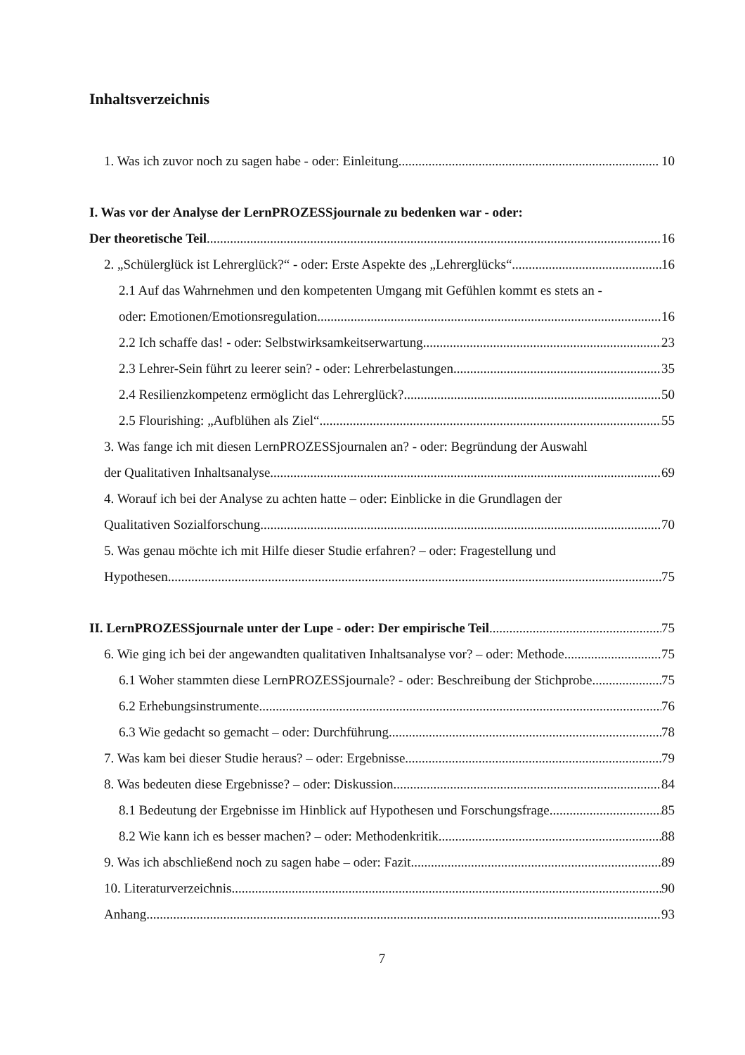Inhaltsverzeichnis
1. Was ich zuvor noch zu sagen habe - oder: Einleitung 10
I. Was vor der Analyse der LernPROZESSjournale zu bedenken war - oder:
Der theoretische Teil 16
2. „Schülerglück ist Lehrerglück?“ - oder: Erste Aspekte des „Lehrerglücks“ 16
2.1 Auf das Wahrnehmen und den kompetenten Umgang mit Gefühlen kommt es stets an -
oder: Emotionen/Emotionsregulation 16
2.2 Ich schaffe das! - oder: Selbstwirksamkeitserwartung 23
2.3 Lehrer-Sein führt zu leerer sein? - oder: Lehrerbelastungen 35
2.4 Resilienzkompetenz ermöglicht das Lehrerglück? 50
2.5 Flourishing: „Aufblühen als Ziel“ 55
3. Was fange ich mit diesen LernPROZESSjournalen an? - oder: Begründung der Auswahl
der Qualitativen Inhaltsanalyse 69
4. Worauf ich bei der Analyse zu achten hatte – oder: Einblicke in die Grundlagen der
Qualitativen Sozialforschung 70
5. Was genau möchte ich mit Hilfe dieser Studie erfahren? – oder: Fragestellung und
Hypothesen 75
II. LernPROZESSjournale unter der Lupe - oder: Der empirische Teil 75
6. Wie ging ich bei der angewandten qualitativen Inhaltsanalyse vor? – oder: Methode 75
6.1 Woher stammten diese LernPROZESSjournale? - oder: Beschreibung der Stichprobe 75
6.2 Erhebungsinstrumente 76
6.3 Wie gedacht so gemacht – oder: Durchführung 78
7. Was kam bei dieser Studie heraus? – oder: Ergebnisse 79
8. Was bedeuten diese Ergebnisse? – oder: Diskussion 84
8.1 Bedeutung der Ergebnisse im Hinblick auf Hypothesen und Forschungsfrage 85
8.2 Wie kann ich es besser machen? – oder: Methodenkritik 88
9. Was ich abschließend noch zu sagen habe – oder: Fazit 89
10. Literaturverzeichnis 90
Anhang 93
7